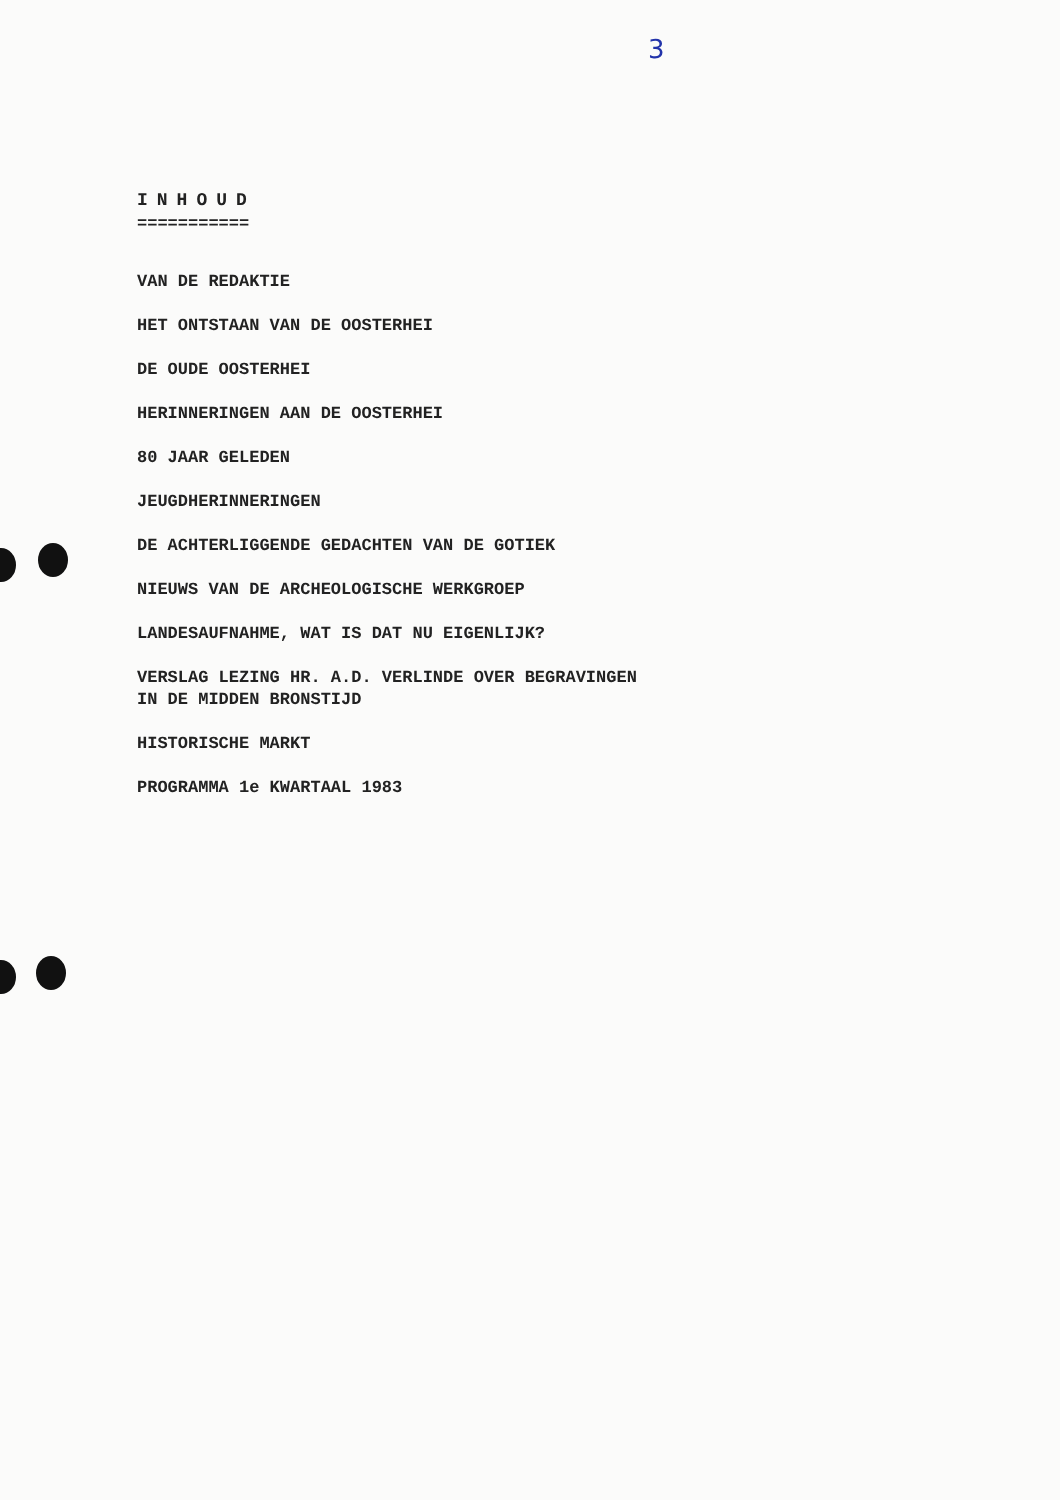3
INHOUD
===========
VAN DE REDAKTIE
HET ONTSTAAN VAN DE OOSTERHEI
DE OUDE OOSTERHEI
HERINNERINGEN AAN DE OOSTERHEI
80 JAAR GELEDEN
JEUGDHERINNERINGEN
DE ACHTERLIGGENDE GEDACHTEN VAN DE GOTIEK
NIEUWS VAN DE ARCHEOLOGISCHE WERKGROEP
LANDESAUFNAHME, WAT IS DAT NU EIGENLIJK?
VERSLAG LEZING HR. A.D. VERLINDE OVER BEGRAVINGEN
IN DE MIDDEN BRONSTIJD
HISTORISCHE MARKT
PROGRAMMA 1e KWARTAAL 1983